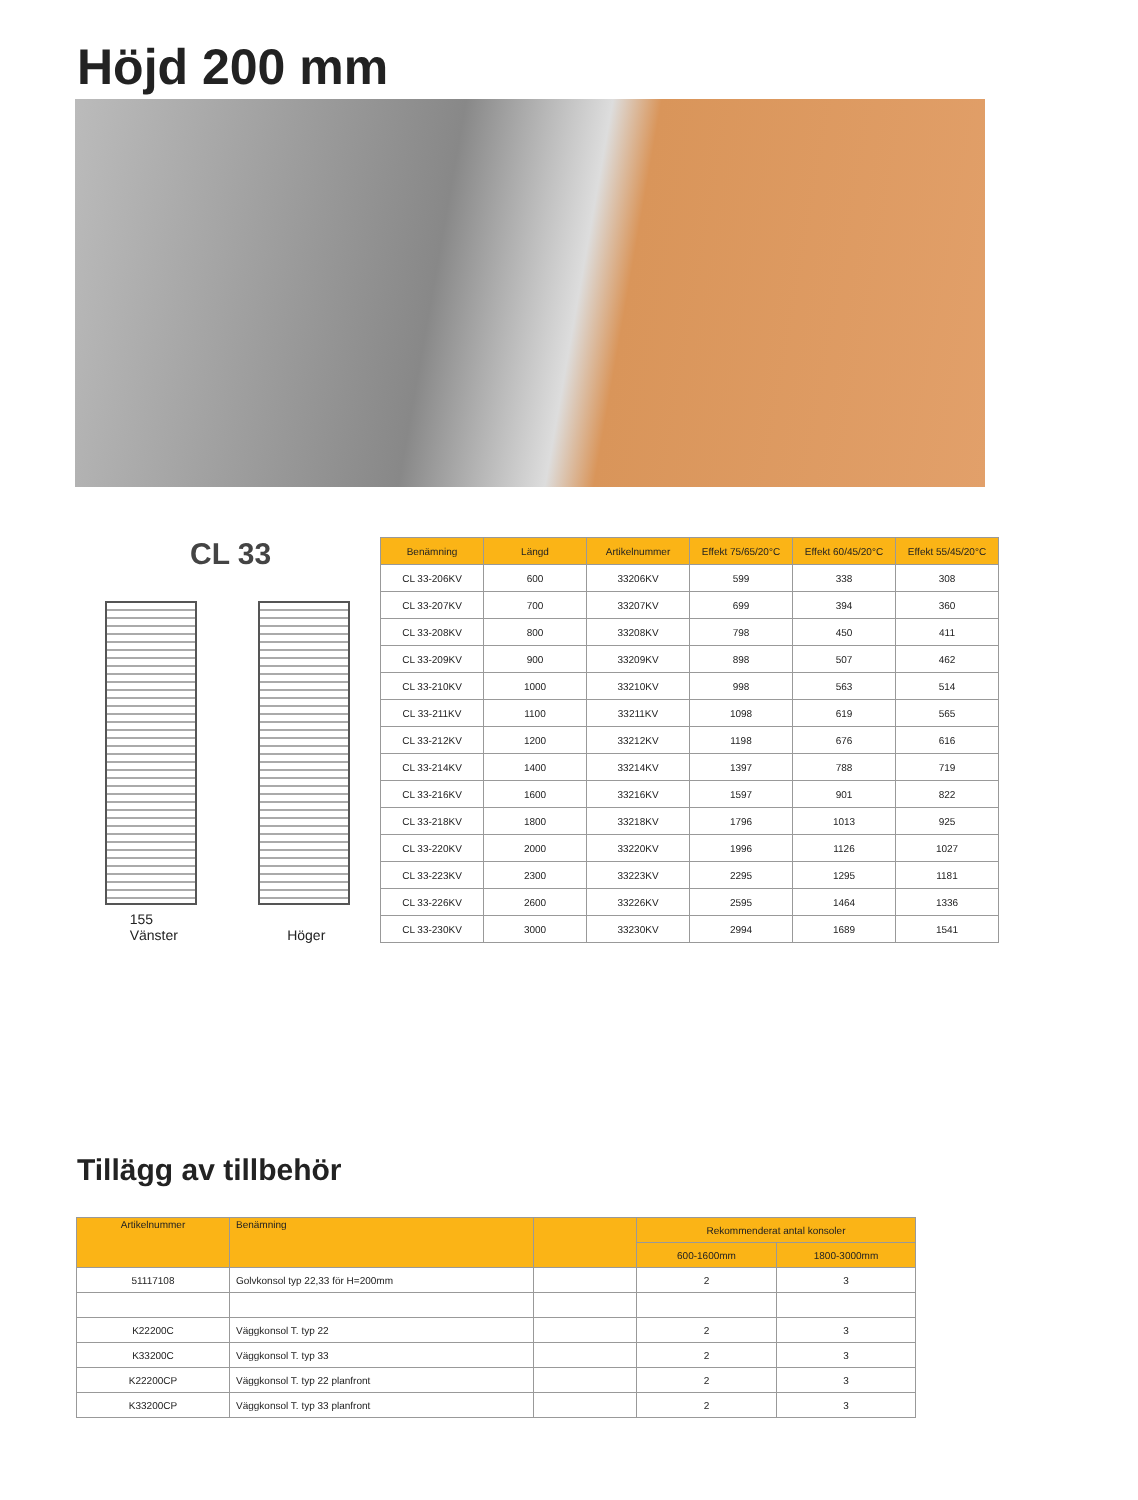Höjd 200 mm
CL 33
155
Vänster
Höger
| Benämning | Längd | Artikelnummer | Effekt 75/65/20°C | Effekt 60/45/20°C | Effekt 55/45/20°C |
| --- | --- | --- | --- | --- | --- |
| CL 33-206KV | 600 | 33206KV | 599 | 338 | 308 |
| CL 33-207KV | 700 | 33207KV | 699 | 394 | 360 |
| CL 33-208KV | 800 | 33208KV | 798 | 450 | 411 |
| CL 33-209KV | 900 | 33209KV | 898 | 507 | 462 |
| CL 33-210KV | 1000 | 33210KV | 998 | 563 | 514 |
| CL 33-211KV | 1100 | 33211KV | 1098 | 619 | 565 |
| CL 33-212KV | 1200 | 33212KV | 1198 | 676 | 616 |
| CL 33-214KV | 1400 | 33214KV | 1397 | 788 | 719 |
| CL 33-216KV | 1600 | 33216KV | 1597 | 901 | 822 |
| CL 33-218KV | 1800 | 33218KV | 1796 | 1013 | 925 |
| CL 33-220KV | 2000 | 33220KV | 1996 | 1126 | 1027 |
| CL 33-223KV | 2300 | 33223KV | 2295 | 1295 | 1181 |
| CL 33-226KV | 2600 | 33226KV | 2595 | 1464 | 1336 |
| CL 33-230KV | 3000 | 33230KV | 2994 | 1689 | 1541 |
Tillägg av tillbehör
| Artikelnummer | Benämning | | Rekommenderat antal konsoler | |
| --- | --- | --- | --- | --- |
| | | | 600-1600mm | 1800-3000mm |
| 51117108 | Golvkonsol typ 22,33 för H=200mm | | 2 | 3 |
| K22200C | Väggkonsol T. typ 22 | | 2 | 3 |
| K33200C | Väggkonsol T. typ 33 | | 2 | 3 |
| K22200CP | Väggkonsol T. typ 22 planfront | | 2 | 3 |
| K33200CP | Väggkonsol T. typ 33 planfront | | 2 | 3 |